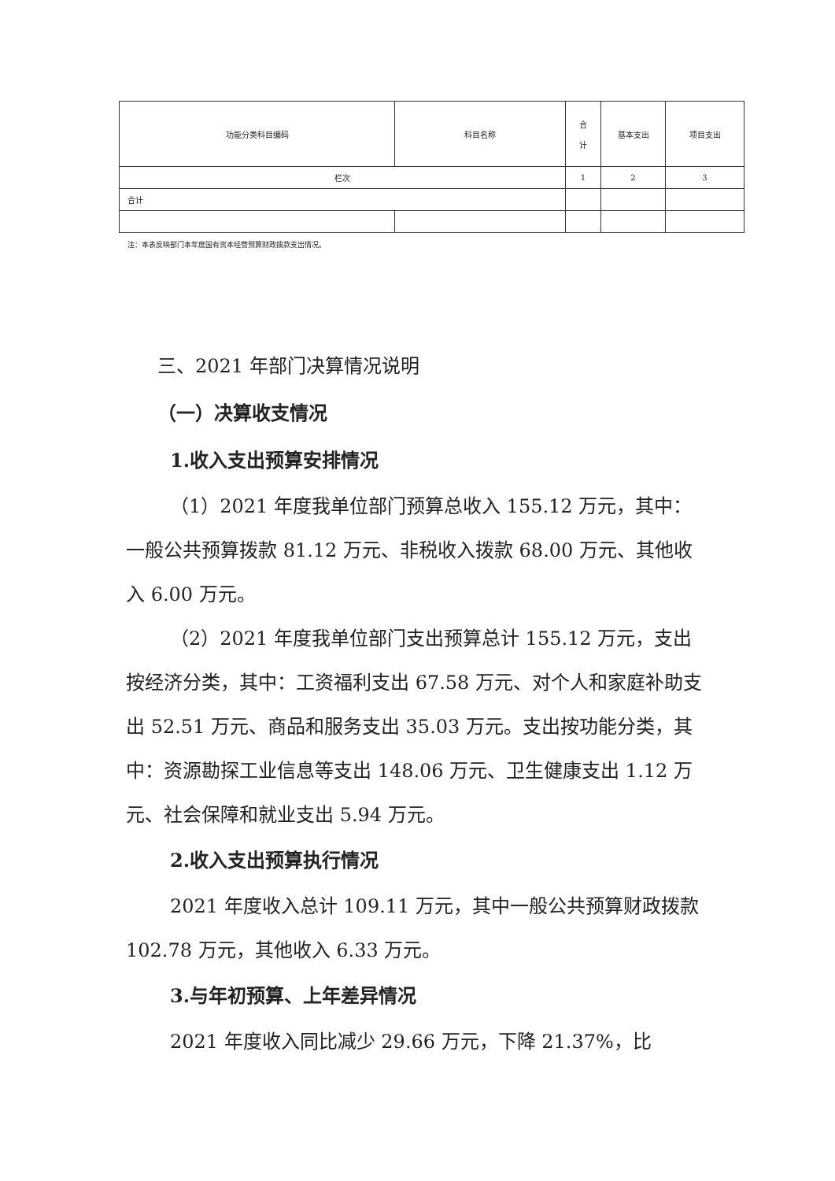| 功能分类科目编码 | 科目名称 | 合 计 | 基本支出 | 项目支出 |
| --- | --- | --- | --- | --- |
| 栏次 | | 1 | 2 | 3 |
| 合计 | | | | |
注：本表反映部门本年度国有资本经营预算财政拨款支出情况。
三、2021 年部门决算情况说明
（一）决算收支情况
1.收入支出预算安排情况
（1）2021 年度我单位部门预算总收入 155.12 万元，其中：一般公共预算拨款 81.12 万元、非税收入拨款 68.00 万元、其他收入 6.00 万元。
（2）2021 年度我单位部门支出预算总计 155.12 万元，支出按经济分类，其中：工资福利支出 67.58 万元、对个人和家庭补助支出 52.51 万元、商品和服务支出 35.03 万元。支出按功能分类，其中：资源勘探工业信息等支出 148.06 万元、卫生健康支出 1.12 万元、社会保障和就业支出 5.94 万元。
2.收入支出预算执行情况
2021 年度收入总计 109.11 万元，其中一般公共预算财政拨款 102.78 万元，其他收入 6.33 万元。
3.与年初预算、上年差异情况
2021 年度收入同比减少 29.66 万元，下降 21.37%，比